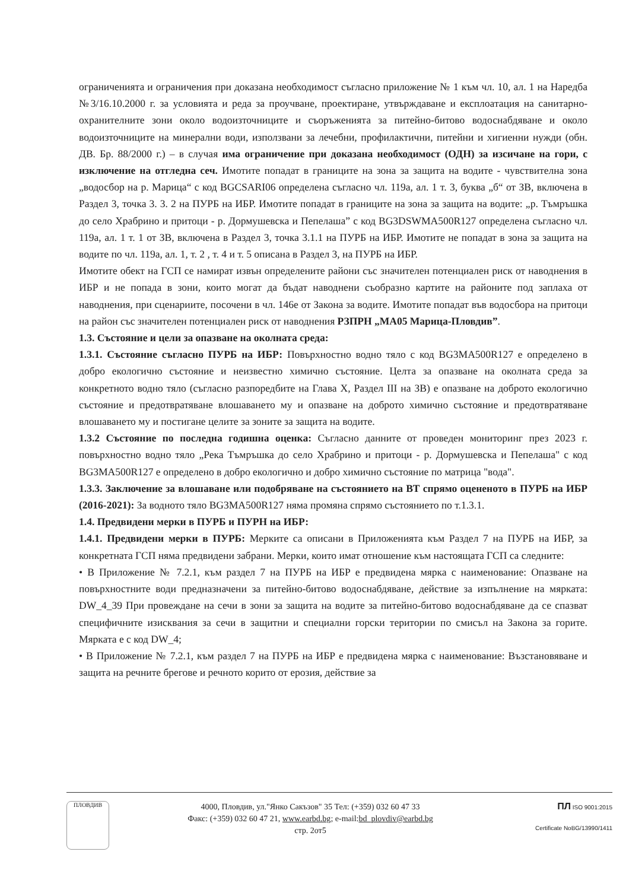ограниченията и ограничения при доказана необходимост съгласно приложение № 1 към чл. 10, ал. 1 на Наредба №3/16.10.2000 г. за условията и реда за проучване, проектиране, утвърждаване и експлоатация на санитарно-охранителните зони около водоизточниците и съоръженията за питейно-битово водоснабдяване и около водоизточниците на минерални води, използвани за лечебни, профилактични, питейни и хигиенни нужди (обн. ДВ. Бр. 88/2000 г.) – в случая има ограничение при доказана необходимост (ОДН) за изсичане на гори, с изключение на отгледна сеч. Имотите попадат в границите на зона за защита на водите - чувствителна зона „водосбор на р. Марица“ с код BGCSARI06 определена съгласно чл. 119а, ал. 1 т. 3, буква „б“ от ЗВ, включена в Раздел 3, точка 3. 3. 2 на ПУРБ на ИБР. Имотите попадат в границите на зона за защита на водите: „р. Тъмръшка до село Храбрино и притоци - р. Дормушевска и Пепелаша” с код BG3DSWMA500R127 определена съгласно чл. 119а, ал. 1 т. 1 от ЗВ, включена в Раздел 3, точка 3.1.1 на ПУРБ на ИБР. Имотите не попадат в зона за защита на водите по чл. 119а, ал. 1, т. 2 , т. 4 и т. 5 описана в Раздел 3, на ПУРБ на ИБР.
Имотите обект на ГСП се намират извън определените райони със значителен потенциален риск от наводнения в ИБР и не попада в зони, които могат да бъдат наводнени съобразно картите на районите под заплаха от наводнения, при сценариите, посочени в чл. 146е от Закона за водите. Имотите попадат във водосбора на притоци на район със значителен потенциален риск от наводнения РЗПРН „МА05 Марица-Пловдив”.
1.3. Състояние и цели за опазване на околната среда:
1.3.1. Състояние съгласно ПУРБ на ИБР: Повърхностно водно тяло с код BG3MA500R127 е определено в добро екологично състояние и неизвестно химично състояние. Целта за опазване на околната среда за конкретното водно тяло (съгласно разпоредбите на Глава X, Раздел III на ЗВ) е опазване на доброто екологично състояние и предотвратяване влошаването му и опазване на доброто химично състояние и предотвратяване влошаването му и постигане целите за зоните за защита на водите.
1.3.2 Състояние по последна годишна оценка: Съгласно данните от проведен мониторинг през 2023 г. повърхностно водно тяло „Река Тъмръшка до село Храбрино и притоци - р. Дормушевска и Пепелаша" с код BG3MA500R127 е определено в добро екологично и добро химично състояние по матрица "вода".
1.3.3. Заключение за влошаване или подобряване на състоянието на ВТ спрямо оцененото в ПУРБ на ИБР (2016-2021): За водното тяло BG3MA500R127 няма промяна спрямо състоянието по т.1.3.1.
1.4. Предвидени мерки в ПУРБ и ПУРН на ИБР:
1.4.1. Предвидени мерки в ПУРБ: Мерките са описани в Приложенията към Раздел 7 на ПУРБ на ИБР, за конкретната ГСП няма предвидени забрани. Мерки, които имат отношение към настоящата ГСП са следните:
• В Приложение № 7.2.1, към раздел 7 на ПУРБ на ИБР е предвидена мярка с наименование: Опазване на повърхностните води предназначени за питейно-битово водоснабдяване, действие за изпълнение на мярката: DW_4_39 При провеждане на сечи в зони за защита на водите за питейно-битово водоснабдяване да се спазват специфичните изисквания за сечи в защитни и специални горски територии по смисъл на Закона за горите. Мярката е с код DW_4;
• В Приложение № 7.2.1, към раздел 7 на ПУРБ на ИБР е предвидена мярка с наименование: Възстановяване и защита на речните брегове и речното корито от ерозия, действие за
ПЛОВДИВ
4000, Пловдив, ул."Янко Сакъзов" 35 Тел: (+359) 032 60 47 33
Факс: (+359) 032 60 47 21, www.earbd.bg; e-mail:bd_plovdiv@earbd.bg
стр. 2от5
ПЛ ISO 9001:2015
Certificate NoBG/13990/1411